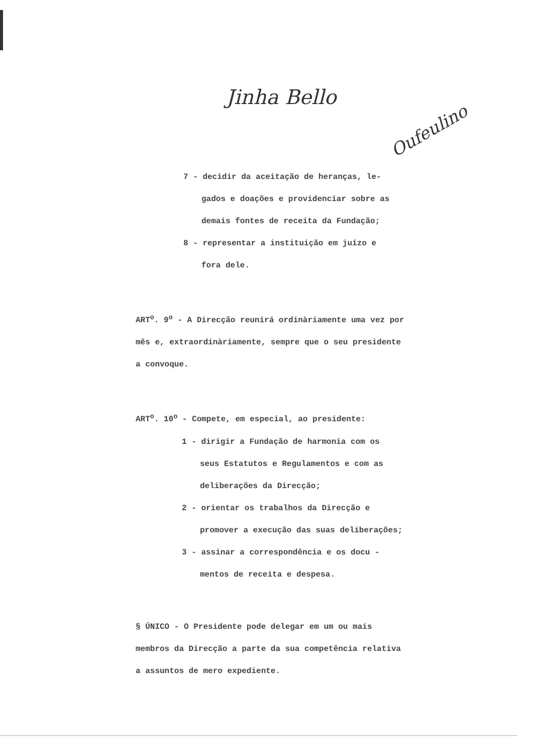Jinha Bello
Oufeulino
7 - decidir da aceitação de heranças, le-
gados e doações e providenciar sobre as demais fontes de receita da Fundação;
8 - representar a instituição em juízo e
fora dele.
ART<sup>o</sup>. 9<sup>o</sup> - A Direcção reunirá ordinàriamente uma vez por mês e, extraordinàriamente, sempre que o seu presidente a convoque.
ART<sup>o</sup>. 10<sup>o</sup> - Compete, em especial, ao presidente:
1 - dirigir a Fundação de harmonia com os
seus Estatutos e Regulamentos e com as deliberações da Direcção;
2 - orientar os trabalhos da Direcção e
promover a execução das suas deliberações;
3 - assinar a correspondência e os docu -
mentos de receita e despesa.
§ ÚNICO - O Presidente pode delegar em um ou mais membros da Direcção a parte da sua competência relativa a assuntos de mero expediente.